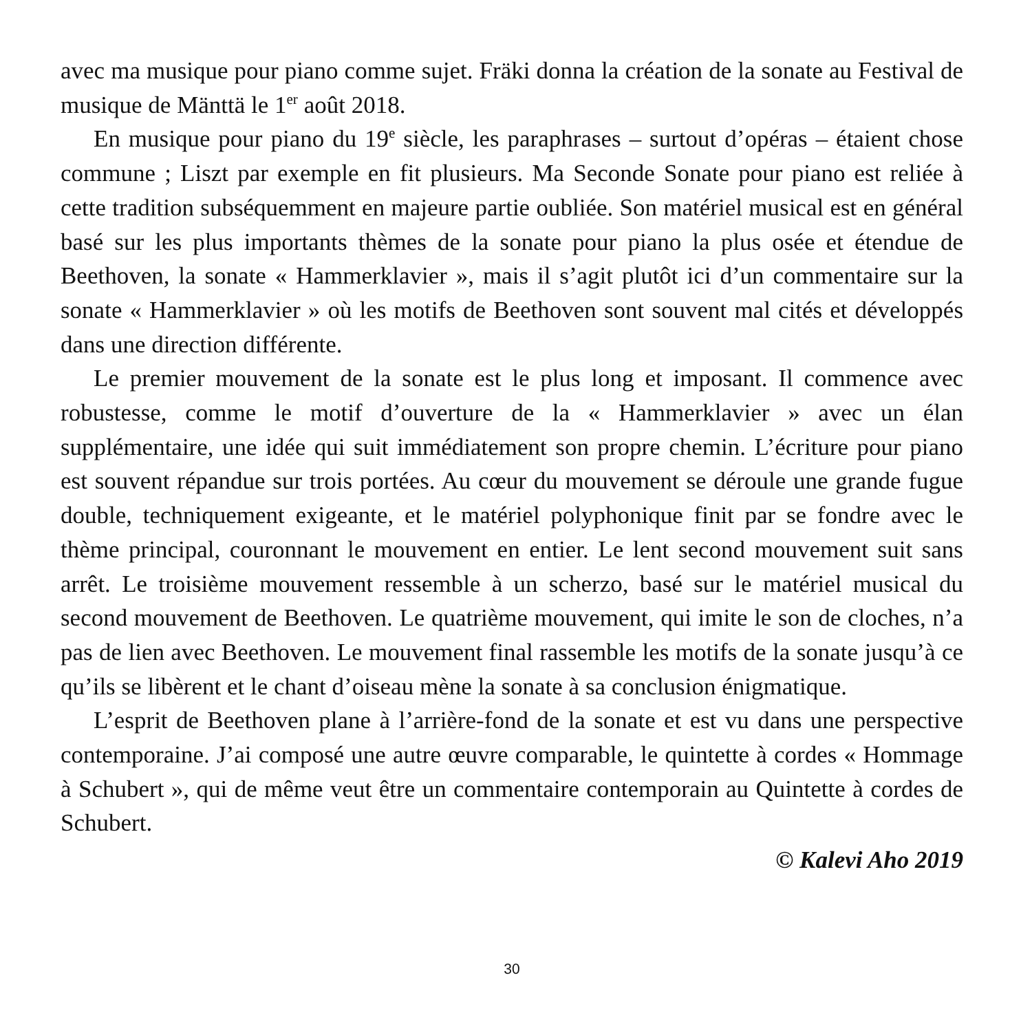avec ma musique pour piano comme sujet. Fräki donna la création de la sonate au Festival de musique de Mänttä le 1<sup>er</sup> août 2018.
En musique pour piano du 19<sup>e</sup> siècle, les paraphrases – surtout d’opéras – étaient chose commune ; Liszt par exemple en fit plusieurs. Ma Seconde Sonate pour piano est reliée à cette tradition subséquemment en majeure partie oubliée. Son matériel musical est en général basé sur les plus importants thèmes de la sonate pour piano la plus osée et étendue de Beethoven, la sonate « Hammerklavier », mais il s’agit plutôt ici d’un commentaire sur la sonate « Hammerklavier » où les motifs de Beethoven sont souvent mal cités et développés dans une direction différente.
Le premier mouvement de la sonate est le plus long et imposant. Il commence avec robustesse, comme le motif d’ouverture de la « Hammerklavier » avec un élan supplémentaire, une idée qui suit immédiatement son propre chemin. L’écriture pour piano est souvent répandue sur trois portées. Au cœur du mouvement se déroule une grande fugue double, techniquement exigeante, et le matériel polyphonique finit par se fondre avec le thème principal, couronnant le mouvement en entier. Le lent second mouvement suit sans arrêt. Le troisième mouvement ressemble à un scherzo, basé sur le matériel musical du second mouvement de Beethoven. Le quatrième mouvement, qui imite le son de cloches, n’a pas de lien avec Beethoven. Le mouvement final rassemble les motifs de la sonate jusqu’à ce qu’ils se libèrent et le chant d’oiseau mène la sonate à sa conclusion énigmatique.
L’esprit de Beethoven plane à l’arrière-fond de la sonate et est vu dans une perspective contemporaine. J’ai composé une autre œuvre comparable, le quintette à cordes « Hommage à Schubert », qui de même veut être un commentaire contemporain au Quintette à cordes de Schubert.
© Kalevi Aho 2019
30